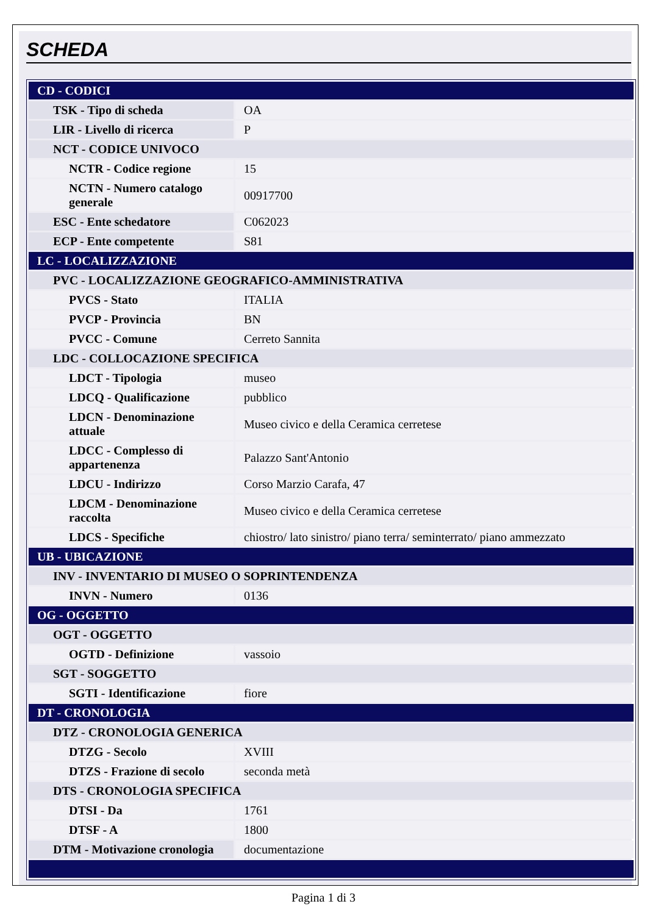SCHEDA
| CD - CODICI | |
| TSK - Tipo di scheda | OA |
| LIR - Livello di ricerca | P |
| NCT - CODICE UNIVOCO | |
| NCTR - Codice regione | 15 |
| NCTN - Numero catalogo generale | 00917700 |
| ESC - Ente schedatore | C062023 |
| ECP - Ente competente | S81 |
| LC - LOCALIZZAZIONE | |
| PVC - LOCALIZZAZIONE GEOGRAFICO-AMMINISTRATIVA | |
| PVCS - Stato | ITALIA |
| PVCP - Provincia | BN |
| PVCC - Comune | Cerreto Sannita |
| LDC - COLLOCAZIONE SPECIFICA | |
| LDCT - Tipologia | museo |
| LDCQ - Qualificazione | pubblico |
| LDCN - Denominazione attuale | Museo civico e della Ceramica cerretese |
| LDCC - Complesso di appartenenza | Palazzo Sant'Antonio |
| LDCU - Indirizzo | Corso Marzio Carafa, 47 |
| LDCM - Denominazione raccolta | Museo civico e della Ceramica cerretese |
| LDCS - Specifiche | chiostro/ lato sinistro/ piano terra/ seminterrato/ piano ammezzato |
| UB - UBICAZIONE | |
| INV - INVENTARIO DI MUSEO O SOPRINTENDENZA | |
| INVN - Numero | 0136 |
| OG - OGGETTO | |
| OGT - OGGETTO | |
| OGTD - Definizione | vassoio |
| SGT - SOGGETTO | |
| SGTI - Identificazione | fiore |
| DT - CRONOLOGIA | |
| DTZ - CRONOLOGIA GENERICA | |
| DTZG - Secolo | XVIII |
| DTZS - Frazione di secolo | seconda metà |
| DTS - CRONOLOGIA SPECIFICA | |
| DTSI - Da | 1761 |
| DTSF - A | 1800 |
| DTM - Motivazione cronologia | documentazione |
Pagina 1 di 3